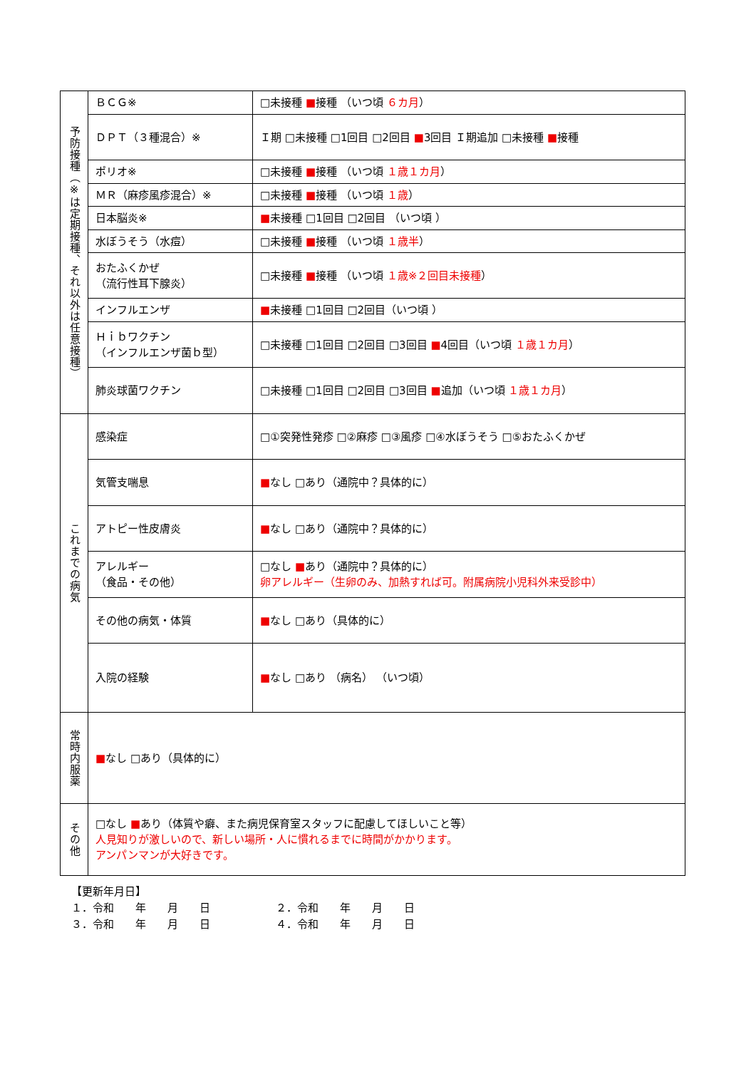| 予防接種（※は定期接種、それ以外は任意接種） | ＢＣＧ※ | □未接種 ■ 接種 （いつ頃 ６カ月 ） |
| | ＤＰＴ（３種混合）※ | Ｉ期 □未接種 □1回目 □2回目 ■ 3回目 Ｉ期追加 □未接種 ■ 接種 |
| | ポリオ※ | □未接種 ■ 接種 （いつ頃 １歳１カ月 ） |
| | ＭＲ（麻疹風疹混合）※ | □未接種 ■ 接種 （いつ頃 １歳 ） |
| | 日本脳炎※ | ■ 未接種 □1回目 □2回目 （いつ頃 ） |
| | 水ぼうそう（水痘） | □未接種 ■ 接種 （いつ頃 １歳半 ） |
| | おたふくかぜ （流行性耳下腺炎） | □未接種 ■ 接種 （いつ頃 １歳※２回目未接種 ） |
| | インフルエンザ | ■ 未接種 □1回目 □2回目（いつ頃 ） |
| | Ｈｉｂワクチン （インフルエンザ菌ｂ型） | □未接種 □1回目 □2回目 □3回目 ■ 4回目（いつ頃 １歳１カ月 ） |
| | 肺炎球菌ワクチン | □未接種 □1回目 □2回目 □3回目 ■ 追加（いつ頃 １歳１カ月 ） |
| これまでの病気 | 感染症 | □①突発性発疹 □②麻疹 □③風疹 □④水ぼうそう □⑤おたふくかぜ |
| | 気管支喘息 | ■ なし □あり（通院中？具体的に） |
| | アトピー性皮膚炎 | ■ なし □あり（通院中？具体的に） |
| | アレルギー （食品・その他） | □なし ■ あり（通院中？具体的に） 卵アレルギー（生卵のみ、加熱すれば可。附属病院小児科外来受診中） |
| | その他の病気・体質 | ■ なし □あり（具体的に） |
| | 入院の経験 | ■ なし □あり （病名） （いつ頃） |
| 常時内服薬 | ■ なし □あり（具体的に） | |
| その他 | □なし ■ あり（体質や癖、また病児保育室スタッフに配慮してほしいこと等） 人見知りが激しいので、新しい場所・人に慣れるまでに時間がかかります。 アンパンマンが大好きです。 | |
【更新年月日】
１．令和　　年　　月　　日 ２．令和　　年　　月　　日
３．令和　　年　　月　　日 ４．令和　　年　　月　　日